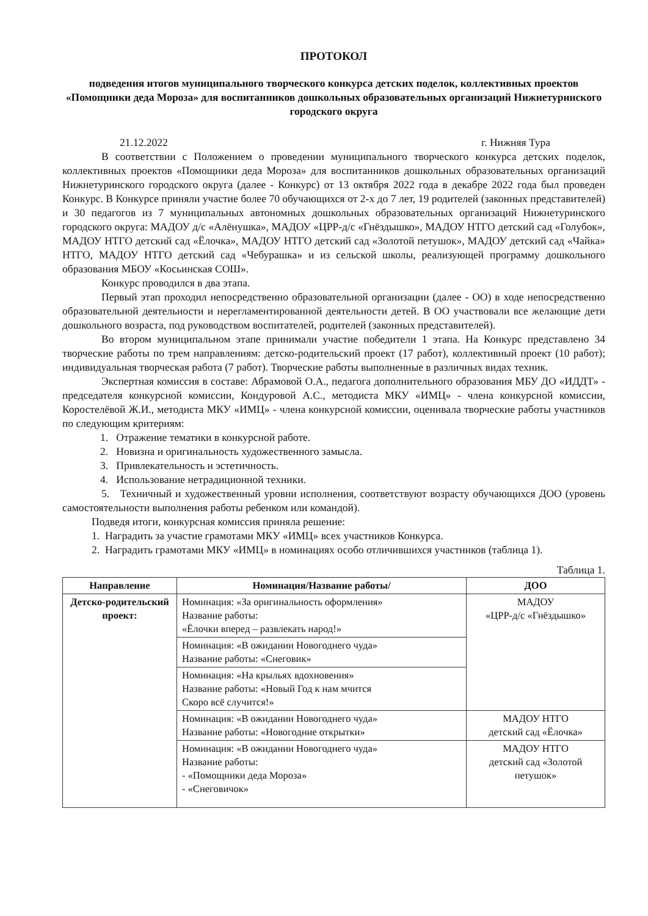ПРОТОКОЛ
подведения итогов муниципального творческого конкурса детских поделок, коллективных проектов «Помощники деда Мороза» для воспитанников дошкольных образовательных организаций Нижнетуринского городского округа
21.12.2022 г. Нижняя Тура
В соответствии с Положением о проведении муниципального творческого конкурса детских поделок, коллективных проектов «Помощники деда Мороза» для воспитанников дошкольных образовательных организаций Нижнетуринского городского округа (далее - Конкурс) от 13 октября 2022 года в декабре 2022 года был проведен Конкурс. В Конкурсе приняли участие более 70 обучающихся от 2-х до 7 лет, 19 родителей (законных представителей) и 30 педагогов из 7 муниципальных автономных дошкольных образовательных организаций Нижнетуринского городского округа: МАДОУ д/с «Алёнушка», МАДОУ «ЦРР-д/с «Гнёздышко», МАДОУ НТГО детский сад «Голубок», МАДОУ НТГО детский сад «Ёлочка», МАДОУ НТГО детский сад «Золотой петушок», МАДОУ детский сад «Чайка» НТГО, МАДОУ НТГО детский сад «Чебурашка» и из сельской школы, реализующей программу дошкольного образования МБОУ «Косьинская СОШ».
Конкурс проводился в два этапа.
Первый этап проходил непосредственно образовательной организации (далее - ОО) в ходе непосредственно образовательной деятельности и нерегламентированной деятельности детей. В ОО участвовали все желающие дети дошкольного возраста, под руководством воспитателей, родителей (законных представителей).
Во втором муниципальном этапе принимали участие победители 1 этапа. На Конкурс представлено 34 творческие работы по трем направлениям: детско-родительский проект (17 работ), коллективный проект (10 работ); индивидуальная творческая работа (7 работ). Творческие работы выполненные в различных видах техник.
Экспертная комиссия в составе: Абрамовой О.А., педагога дополнительного образования МБУ ДО «ИДДТ» - председателя конкурсной комиссии, Кондуровой А.С., методиста МКУ «ИМЦ» - члена конкурсной комиссии, Коростелёвой Ж.И., методиста МКУ «ИМЦ» - члена конкурсной комиссии, оценивала творческие работы участников по следующим критериям:
1. Отражение тематики в конкурсной работе.
2. Новизна и оригинальность художественного замысла.
3. Привлекательность и эстетичность.
4. Использование нетрадиционной техники.
5. Техничный и художественный уровни исполнения, соответствуют возрасту обучающихся ДОО (уровень самостоятельности выполнения работы ребенком или командой).
Подведя итоги, конкурсная комиссия приняла решение:
1. Наградить за участие грамотами МКУ «ИМЦ» всех участников Конкурса.
2. Наградить грамотами МКУ «ИМЦ» в номинациях особо отличившихся участников (таблица 1).
Таблица 1.
| Направление | Номинация/Название работы/ | ДОО |
| --- | --- | --- |
| Детско-родительский проект: | Номинация: «За оригинальность оформления» Название работы: «Ёлочки вперед – развлекать народ!» | МАДОУ «ЦРР-д/с «Гнёздышко» |
| | Номинация: «В ожидании Новогоднего чуда» Название работы: «Снеговик» | |
| | Номинация: «На крыльях вдохновения» Название работы: «Новый Год к нам мчится Скоро всё случится!» | |
| | Номинация: «В ожидании Новогоднего чуда» Название работы: «Новогодние открытки» | МАДОУ НТГО детский сад «Ёлочка» |
| | Номинация: «В ожидании Новогоднего чуда» Название работы: - «Помощники деда Мороза» - «Снеговичок» | МАДОУ НТГО детский сад «Золотой петушок» |